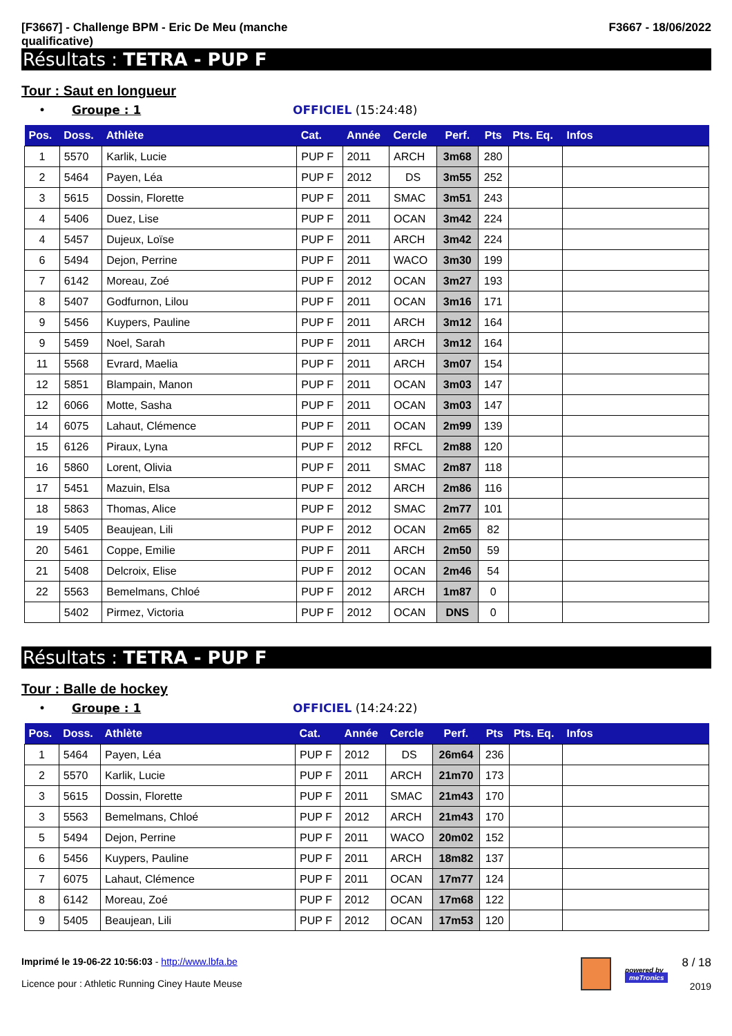[F3667] - Challenge BPM - Eric De Meu (manche
qualificative)
F3667 - 18/06/2022
Résultats : TETRA - PUP F
Tour : Saut en longueur
• Groupe : 1 OFFICIEL (15:24:48)
| Pos. | Doss. | Athlète | Cat. | Année | Cercle | Perf. | Pts | Pts. Eq. | Infos |
| --- | --- | --- | --- | --- | --- | --- | --- | --- | --- |
| 1 | 5570 | Karlik, Lucie | PUP F | 2011 | ARCH | 3m68 | 280 | | |
| 2 | 5464 | Payen, Léa | PUP F | 2012 | DS | 3m55 | 252 | | |
| 3 | 5615 | Dossin, Florette | PUP F | 2011 | SMAC | 3m51 | 243 | | |
| 4 | 5406 | Duez, Lise | PUP F | 2011 | OCAN | 3m42 | 224 | | |
| 4 | 5457 | Dujeux, Loïse | PUP F | 2011 | ARCH | 3m42 | 224 | | |
| 6 | 5494 | Dejon, Perrine | PUP F | 2011 | WACO | 3m30 | 199 | | |
| 7 | 6142 | Moreau, Zoé | PUP F | 2012 | OCAN | 3m27 | 193 | | |
| 8 | 5407 | Godfurnon, Lilou | PUP F | 2011 | OCAN | 3m16 | 171 | | |
| 9 | 5456 | Kuypers, Pauline | PUP F | 2011 | ARCH | 3m12 | 164 | | |
| 9 | 5459 | Noel, Sarah | PUP F | 2011 | ARCH | 3m12 | 164 | | |
| 11 | 5568 | Evrard, Maelia | PUP F | 2011 | ARCH | 3m07 | 154 | | |
| 12 | 5851 | Blampain, Manon | PUP F | 2011 | OCAN | 3m03 | 147 | | |
| 12 | 6066 | Motte, Sasha | PUP F | 2011 | OCAN | 3m03 | 147 | | |
| 14 | 6075 | Lahaut, Clémence | PUP F | 2011 | OCAN | 2m99 | 139 | | |
| 15 | 6126 | Piraux, Lyna | PUP F | 2012 | RFCL | 2m88 | 120 | | |
| 16 | 5860 | Lorent, Olivia | PUP F | 2011 | SMAC | 2m87 | 118 | | |
| 17 | 5451 | Mazuin, Elsa | PUP F | 2012 | ARCH | 2m86 | 116 | | |
| 18 | 5863 | Thomas, Alice | PUP F | 2012 | SMAC | 2m77 | 101 | | |
| 19 | 5405 | Beaujean, Lili | PUP F | 2012 | OCAN | 2m65 | 82 | | |
| 20 | 5461 | Coppe, Emilie | PUP F | 2011 | ARCH | 2m50 | 59 | | |
| 21 | 5408 | Delcroix, Elise | PUP F | 2012 | OCAN | 2m46 | 54 | | |
| 22 | 5563 | Bemelmans, Chloé | PUP F | 2012 | ARCH | 1m87 | 0 | | |
| | 5402 | Pirmez, Victoria | PUP F | 2012 | OCAN | DNS | 0 | | |
Résultats : TETRA - PUP F
Tour : Balle de hockey
• Groupe : 1 OFFICIEL (14:24:22)
| Pos. | Doss. | Athlète | Cat. | Année | Cercle | Perf. | Pts | Pts. Eq. | Infos |
| --- | --- | --- | --- | --- | --- | --- | --- | --- | --- |
| 1 | 5464 | Payen, Léa | PUP F | 2012 | DS | 26m64 | 236 | | |
| 2 | 5570 | Karlik, Lucie | PUP F | 2011 | ARCH | 21m70 | 173 | | |
| 3 | 5615 | Dossin, Florette | PUP F | 2011 | SMAC | 21m43 | 170 | | |
| 3 | 5563 | Bemelmans, Chloé | PUP F | 2012 | ARCH | 21m43 | 170 | | |
| 5 | 5494 | Dejon, Perrine | PUP F | 2011 | WACO | 20m02 | 152 | | |
| 6 | 5456 | Kuypers, Pauline | PUP F | 2011 | ARCH | 18m82 | 137 | | |
| 7 | 6075 | Lahaut, Clémence | PUP F | 2011 | OCAN | 17m77 | 124 | | |
| 8 | 6142 | Moreau, Zoé | PUP F | 2012 | OCAN | 17m68 | 122 | | |
| 9 | 5405 | Beaujean, Lili | PUP F | 2012 | OCAN | 17m53 | 120 | | |
Imprimé le 19-06-22 10:56:03 - http://www.lbfa.be
Licence pour : Athletic Running Ciney Haute Meuse
powered by
meTronics
8 / 18
2019